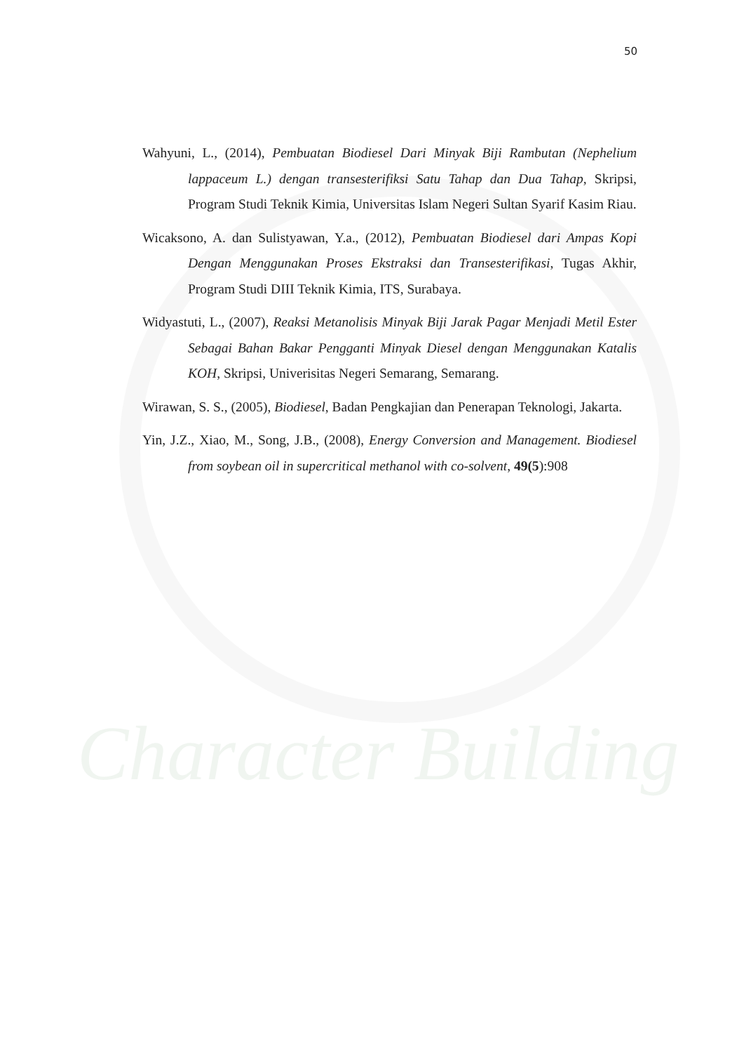Character Building
50
Wahyuni, L., (2014), Pembuatan Biodiesel Dari Minyak Biji Rambutan (Nephelium lappaceum L.) dengan transesterifiksi Satu Tahap dan Dua Tahap, Skripsi, Program Studi Teknik Kimia, Universitas Islam Negeri Sultan Syarif Kasim Riau.
Wicaksono, A. dan Sulistyawan, Y.a., (2012), Pembuatan Biodiesel dari Ampas Kopi Dengan Menggunakan Proses Ekstraksi dan Transesterifikasi, Tugas Akhir, Program Studi DIII Teknik Kimia, ITS, Surabaya.
Widyastuti, L., (2007), Reaksi Metanolisis Minyak Biji Jarak Pagar Menjadi Metil Ester Sebagai Bahan Bakar Pengganti Minyak Diesel dengan Menggunakan Katalis KOH, Skripsi, Univerisitas Negeri Semarang, Semarang.
Wirawan, S. S., (2005), Biodiesel, Badan Pengkajian dan Penerapan Teknologi, Jakarta.
Yin, J.Z., Xiao, M., Song, J.B., (2008), Energy Conversion and Management. Biodiesel from soybean oil in supercritical methanol with co-solvent, 49(5):908